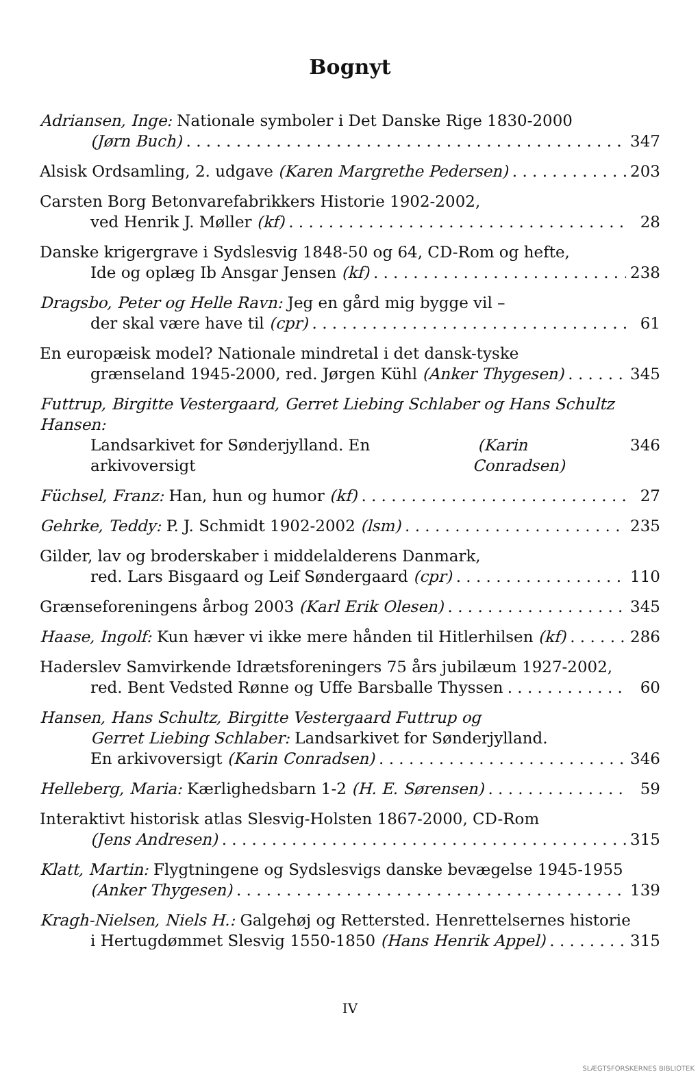Bognyt
Adriansen, Inge: Nationale symboler i Det Danske Rige 1830-2000
(Jørn Buch) 347
Alsisk Ordsamling, 2. udgave (Karen Margrethe Pedersen) 203
Carsten Borg Betonvarefabrikkers Historie 1902-2002,
ved Henrik J. Møller (kf) 28
Danske krigergrave i Sydslesvig 1848-50 og 64, CD-Rom og hefte,
Ide og oplæg Ib Ansgar Jensen (kf) 238
Dragsbo, Peter og Helle Ravn: Jeg en gård mig bygge vil –
der skal være have til (cpr) 61
En europæisk model? Nationale mindretal i det dansk-tyske
grænseland 1945-2000, red. Jørgen Kühl (Anker Thygesen) 345
Futtrup, Birgitte Vestergaard, Gerret Liebing Schlaber og Hans Schultz Hansen:
Landsarkivet for Sønderjylland. En arkivoversigt (Karin Conradsen) 346
Füchsel, Franz: Han, hun og humor (kf) 27
Gehrke, Teddy: P. J. Schmidt 1902-2002 (lsm) 235
Gilder, lav og broderskaber i middelalderens Danmark,
red. Lars Bisgaard og Leif Søndergaard (cpr) 110
Grænseforeningens årbog 2003 (Karl Erik Olesen) 345
Haase, Ingolf: Kun hæver vi ikke mere hånden til Hitlerhilsen (kf) 286
Haderslev Samvirkende Idrætsforeningers 75 års jubilæum 1927-2002,
red. Bent Vedsted Rønne og Uffe Barsballe Thyssen 60
Hansen, Hans Schultz, Birgitte Vestergaard Futtrup og
Gerret Liebing Schlaber: Landsarkivet for Sønderjylland.
En arkivoversigt (Karin Conradsen) 346
Helleberg, Maria: Kærlighedsbarn 1-2 (H. E. Sørensen) 59
Interaktivt historisk atlas Slesvig-Holsten 1867-2000, CD-Rom
(Jens Andresen) 315
Klatt, Martin: Flygtningene og Sydslesvigs danske bevægelse 1945-1955
(Anker Thygesen) 139
Kragh-Nielsen, Niels H.: Galgehøj og Rettersted. Henrettelsernes historie
i Hertugdømmet Slesvig 1550-1850 (Hans Henrik Appel) 315
IV
SLÆGTSFORSKERNES BIBLIOTEK